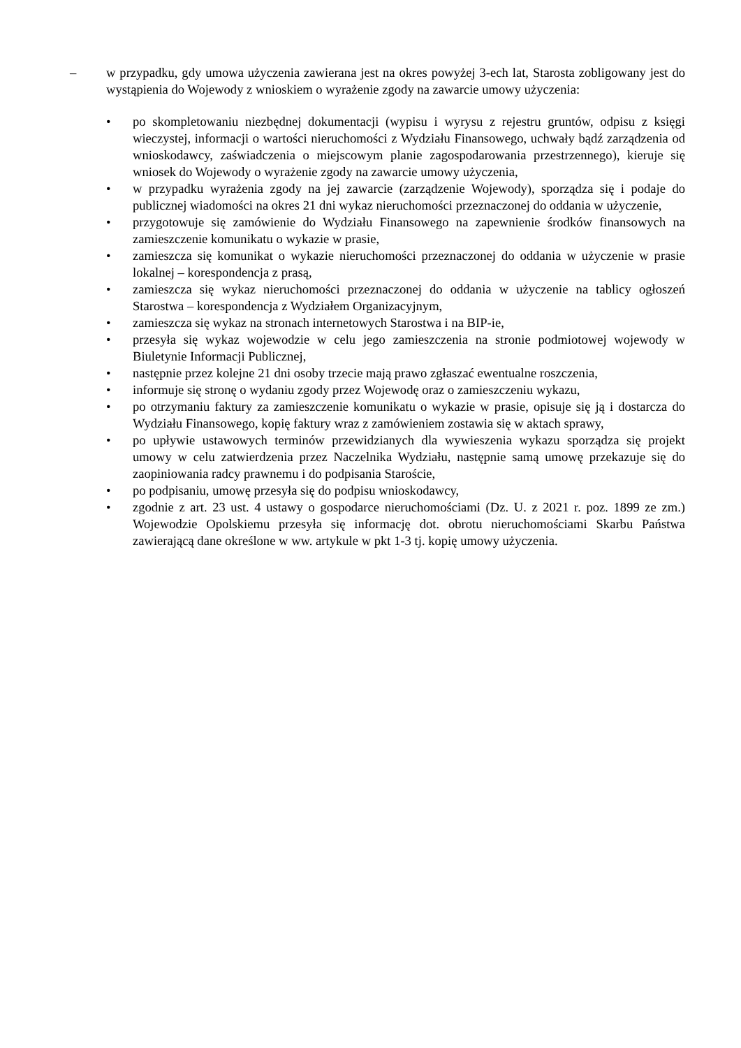– w przypadku, gdy umowa użyczenia zawierana jest na okres powyżej 3-ech lat, Starosta zobligowany jest do wystąpienia do Wojewody z wnioskiem o wyrażenie zgody na zawarcie umowy użyczenia:
• po skompletowaniu niezbędnej dokumentacji (wypisu i wyrysu z rejestru gruntów, odpisu z księgi wieczystej, informacji o wartości nieruchomości z Wydziału Finansowego, uchwały bądź zarządzenia od wnioskodawcy, zaświadczenia o miejscowym planie zagospodarowania przestrzennego), kieruje się wniosek do Wojewody o wyrażenie zgody na zawarcie umowy użyczenia,
• w przypadku wyrażenia zgody na jej zawarcie (zarządzenie Wojewody), sporządza się i podaje do publicznej wiadomości na okres 21 dni wykaz nieruchomości przeznaczonej do oddania w użyczenie,
• przygotowuje się zamówienie do Wydziału Finansowego na zapewnienie środków finansowych na zamieszczenie komunikatu o wykazie w prasie,
• zamieszcza się komunikat o wykazie nieruchomości przeznaczonej do oddania w użyczenie w prasie lokalnej – korespondencja z prasą,
• zamieszcza się wykaz nieruchomości przeznaczonej do oddania w użyczenie na tablicy ogłoszeń Starostwa – korespondencja z Wydziałem Organizacyjnym,
• zamieszcza się wykaz na stronach internetowych Starostwa i na BIP-ie,
• przesyła się wykaz wojewodzie w celu jego zamieszczenia na stronie podmiotowej wojewody w Biuletynie Informacji Publicznej,
• następnie przez kolejne 21 dni osoby trzecie mają prawo zgłaszać ewentualne roszczenia,
• informuje się stronę o wydaniu zgody przez Wojewodę oraz o zamieszczeniu wykazu,
• po otrzymaniu faktury za zamieszczenie komunikatu o wykazie w prasie, opisuje się ją i dostarcza do Wydziału Finansowego, kopię faktury wraz z zamówieniem zostawia się w aktach sprawy,
• po upływie ustawowych terminów przewidzianych dla wywieszenia wykazu sporządza się projekt umowy w celu zatwierdzenia przez Naczelnika Wydziału, następnie samą umowę przekazuje się do zaopiniowania radcy prawnemu i do podpisania Staroście,
• po podpisaniu, umowę przesyła się do podpisu wnioskodawcy,
• zgodnie z art. 23 ust. 4 ustawy o gospodarce nieruchomościami (Dz. U. z 2021 r. poz. 1899 ze zm.) Wojewodzie Opolskiemu przesyła się informację dot. obrotu nieruchomościami Skarbu Państwa zawierającą dane określone w ww. artykule w pkt 1-3 tj. kopię umowy użyczenia.